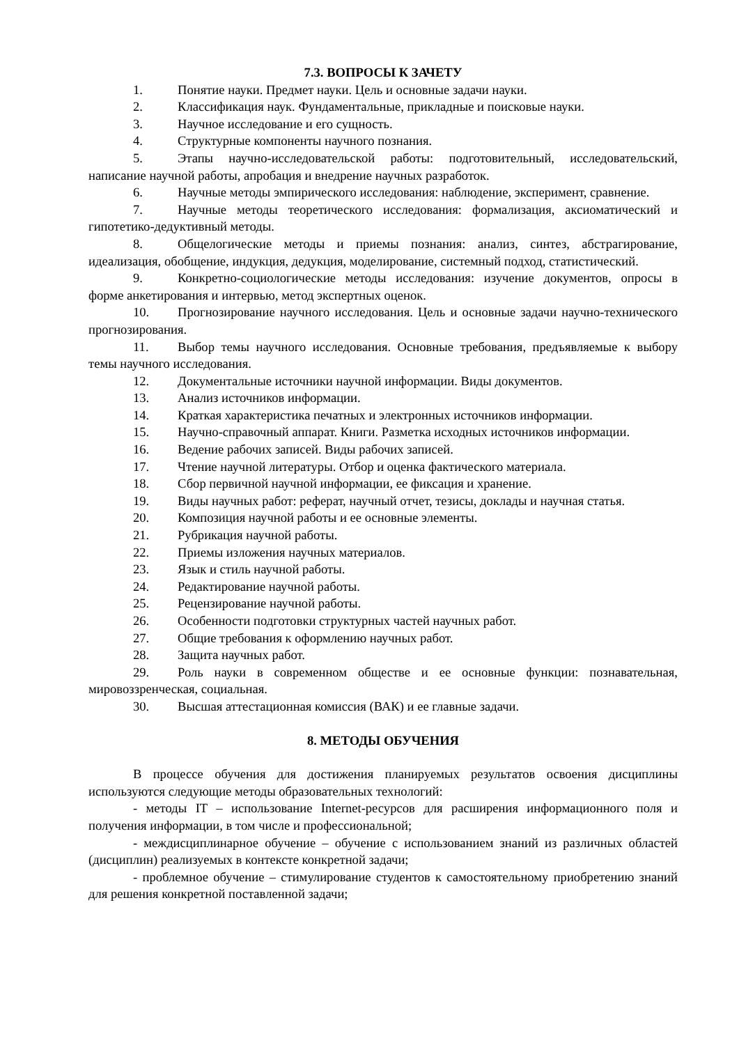7.3. ВОПРОСЫ К ЗАЧЕТУ
1. Понятие науки. Предмет науки. Цель и основные задачи науки.
2. Классификация наук. Фундаментальные, прикладные и поисковые науки.
3. Научное исследование и его сущность.
4. Структурные компоненты научного познания.
5. Этапы научно-исследовательской работы: подготовительный, исследовательский, написание научной работы, апробация и внедрение научных разработок.
6. Научные методы эмпирического исследования: наблюдение, эксперимент, сравнение.
7. Научные методы теоретического исследования: формализация, аксиоматический и гипотетико-дедуктивный методы.
8. Общелогические методы и приемы познания: анализ, синтез, абстрагирование, идеализация, обобщение, индукция, дедукция, моделирование, системный подход, статистический.
9. Конкретно-социологические методы исследования: изучение документов, опросы в форме анкетирования и интервью, метод экспертных оценок.
10. Прогнозирование научного исследования. Цель и основные задачи научно-технического прогнозирования.
11. Выбор темы научного исследования. Основные требования, предъявляемые к выбору темы научного исследования.
12. Документальные источники научной информации. Виды документов.
13. Анализ источников информации.
14. Краткая характеристика печатных и электронных источников информации.
15. Научно-справочный аппарат. Книги. Разметка исходных источников информации.
16. Ведение рабочих записей. Виды рабочих записей.
17. Чтение научной литературы. Отбор и оценка фактического материала.
18. Сбор первичной научной информации, ее фиксация и хранение.
19. Виды научных работ: реферат, научный отчет, тезисы, доклады и научная статья.
20. Композиция научной работы и ее основные элементы.
21. Рубрикация научной работы.
22. Приемы изложения научных материалов.
23. Язык и стиль научной работы.
24. Редактирование научной работы.
25. Рецензирование научной работы.
26. Особенности подготовки структурных частей научных работ.
27. Общие требования к оформлению научных работ.
28. Защита научных работ.
29. Роль науки в современном обществе и ее основные функции: познавательная, мировоззренческая, социальная.
30. Высшая аттестационная комиссия (ВАК) и ее главные задачи.
8. МЕТОДЫ ОБУЧЕНИЯ
В процессе обучения для достижения планируемых результатов освоения дисциплины используются следующие методы образовательных технологий:
- методы IT – использование Internet-ресурсов для расширения информационного поля и получения информации, в том числе и профессиональной;
- междисциплинарное обучение – обучение с использованием знаний из различных областей (дисциплин) реализуемых в контексте конкретной задачи;
- проблемное обучение – стимулирование студентов к самостоятельному приобретению знаний для решения конкретной поставленной задачи;